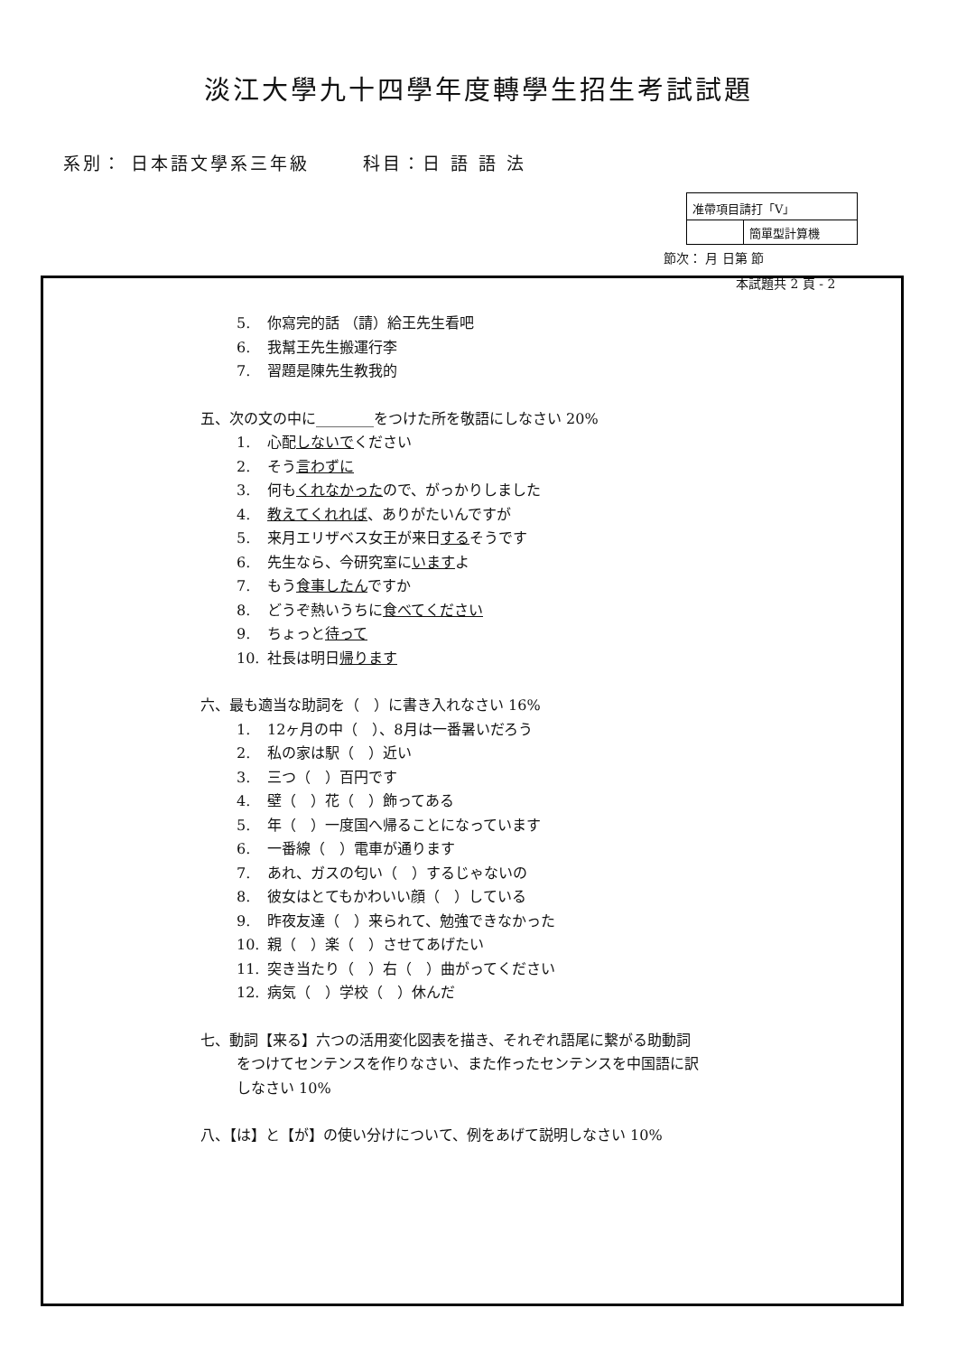淡江大學九十四學年度轉學生招生考試試題
系別： 日本語文學系三年級 科目：日 語 語 法
| 准帶項目請打「V」 | |
| | 簡單型計算機 |
節次： 月 日第 節
本試題共 2 頁 - 2
5. 你寫完的話 （請）給王先生看吧
6. 我幫王先生搬運行李
7. 習題是陳先生教我的
五、次の文の中に________をつけた所を敬語にしなさい 20%
1. 心配しないでください
2. そう言わずに
3. 何もくれなかったので、がっかりしました
4. 教えてくれれば、ありがたいんですが
5. 来月エリザベス女王が来日するそうです
6. 先生なら、今研究室にいますよ
7. もう食事したんですか
8. どうぞ熱いうちに食べてください
9. ちょっと待って
10. 社長は明日帰ります
六、最も適当な助詞を（　）に書き入れなさい 16%
1. 12ヶ月の中（　）、8月は一番暑いだろう
2. 私の家は駅（　）近い
3. 三つ（　）百円です
4. 壁（　）花（　）飾ってある
5. 年（　）一度国へ帰ることになっています
6. 一番線（　）電車が通ります
7. あれ、ガスの匂い（　）するじゃないの
8. 彼女はとてもかわいい顔（　）している
9. 昨夜友達（　）来られて、勉強できなかった
10. 親（　）楽（　）させてあげたい
11. 突き当たり（　）右（　）曲がってください
12. 病気（　）学校（　）休んだ
七、動詞【来る】六つの活用変化図表を描き、それぞれ語尾に繋がる助動詞
をつけてセンテンスを作りなさい、また作ったセンテンスを中国語に訳
しなさい 10%
八、【は】と【が】の使い分けについて、例をあげて説明しなさい 10%